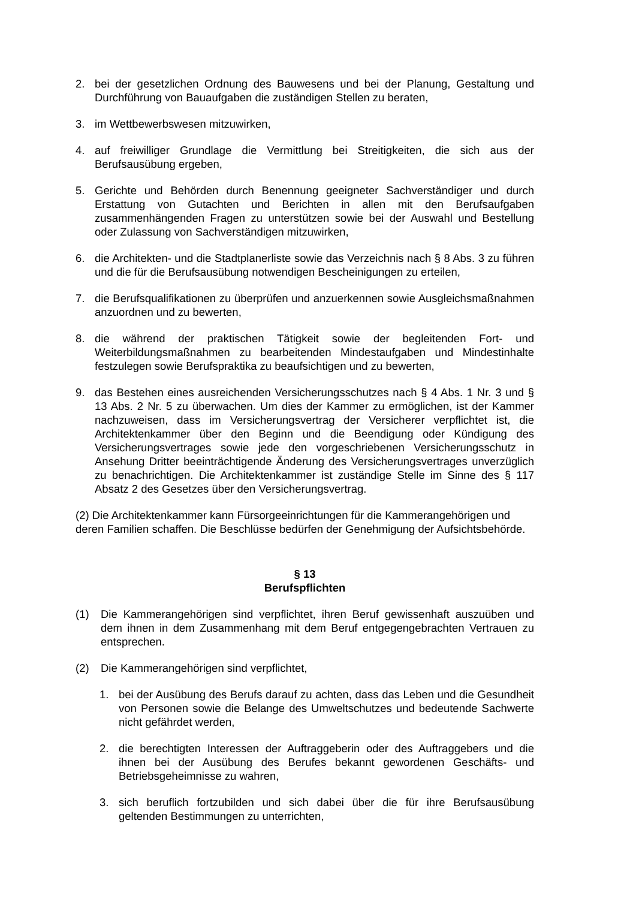2. bei der gesetzlichen Ordnung des Bauwesens und bei der Planung, Gestaltung und Durchführung von Bauaufgaben die zuständigen Stellen zu beraten,
3. im Wettbewerbswesen mitzuwirken,
4. auf freiwilliger Grundlage die Vermittlung bei Streitigkeiten, die sich aus der Berufsausübung ergeben,
5. Gerichte und Behörden durch Benennung geeigneter Sachverständiger und durch Erstattung von Gutachten und Berichten in allen mit den Berufsaufgaben zusammenhängenden Fragen zu unterstützen sowie bei der Auswahl und Bestellung oder Zulassung von Sachverständigen mitzuwirken,
6. die Architekten- und die Stadtplanerliste sowie das Verzeichnis nach § 8 Abs. 3 zu führen und die für die Berufsausübung notwendigen Bescheinigungen zu erteilen,
7. die Berufsqualifikationen zu überprüfen und anzuerkennen sowie Ausgleichsmaßnahmen anzuordnen und zu bewerten,
8. die während der praktischen Tätigkeit sowie der begleitenden Fort- und Weiterbildungsmaßnahmen zu bearbeitenden Mindestaufgaben und Mindestinhalte festzulegen sowie Berufspraktika zu beaufsichtigen und zu bewerten,
9. das Bestehen eines ausreichenden Versicherungsschutzes nach § 4 Abs. 1 Nr. 3 und § 13 Abs. 2 Nr. 5 zu überwachen. Um dies der Kammer zu ermöglichen, ist der Kammer nachzuweisen, dass im Versicherungsvertrag der Versicherer verpflichtet ist, die Architektenkammer über den Beginn und die Beendigung oder Kündigung des Versicherungsvertrages sowie jede den vorgeschriebenen Versicherungsschutz in Ansehung Dritter beeinträchtigende Änderung des Versicherungsvertrages unverzüglich zu benachrichtigen. Die Architektenkammer ist zuständige Stelle im Sinne des § 117 Absatz 2 des Gesetzes über den Versicherungsvertrag.
(2) Die Architektenkammer kann Fürsorgeeinrichtungen für die Kammerangehörigen und deren Familien schaffen. Die Beschlüsse bedürfen der Genehmigung der Aufsichtsbehörde.
§ 13
Berufspflichten
(1) Die Kammerangehörigen sind verpflichtet, ihren Beruf gewissenhaft auszuüben und dem ihnen in dem Zusammenhang mit dem Beruf entgegengebrachten Vertrauen zu entsprechen.
(2) Die Kammerangehörigen sind verpflichtet,
1. bei der Ausübung des Berufs darauf zu achten, dass das Leben und die Gesundheit von Personen sowie die Belange des Umweltschutzes und bedeutende Sachwerte nicht gefährdet werden,
2. die berechtigten Interessen der Auftraggeberin oder des Auftraggebers und die ihnen bei der Ausübung des Berufes bekannt gewordenen Geschäfts- und Betriebsgeheimnisse zu wahren,
3. sich beruflich fortzubilden und sich dabei über die für ihre Berufsausübung geltenden Bestimmungen zu unterrichten,